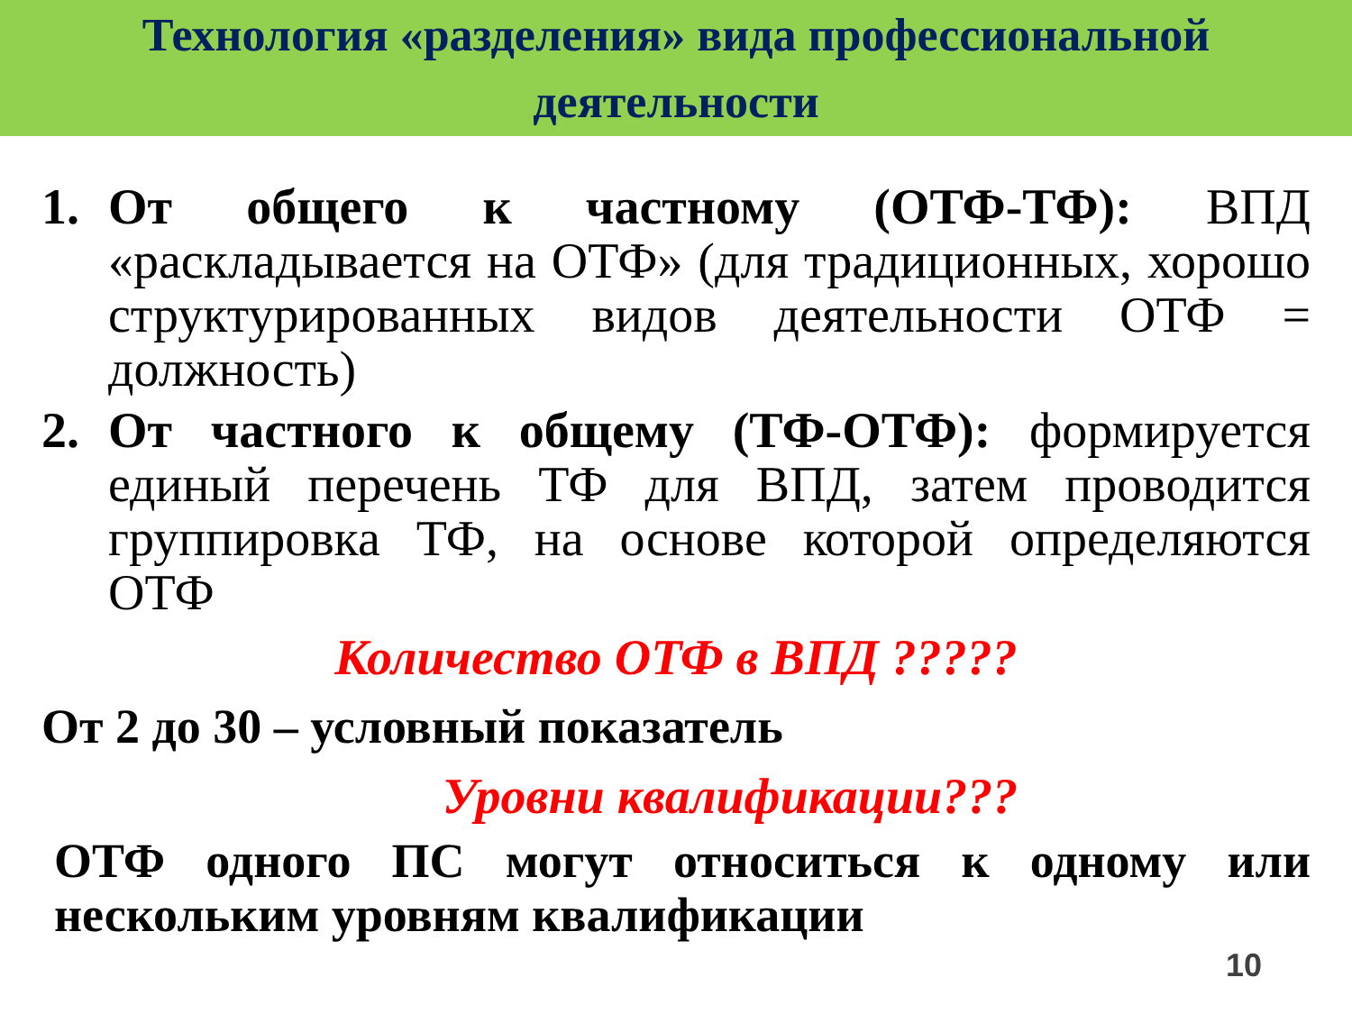Технология «разделения» вида профессиональной
деятельности
1. От общего к частному (ОТФ-ТФ): ВПД «раскладывается на ОТФ» (для традиционных, хорошо структурированных видов деятельности ОТФ = должность)
2. От частного к общему (ТФ-ОТФ): формируется единый перечень ТФ для ВПД, затем проводится группировка ТФ, на основе которой определяются ОТФ
Количество ОТФ в ВПД ?????
От 2 до 30 – условный показатель
Уровни квалификации???
ОТФ одного ПС могут относиться к одному или нескольким уровням квалификации
10